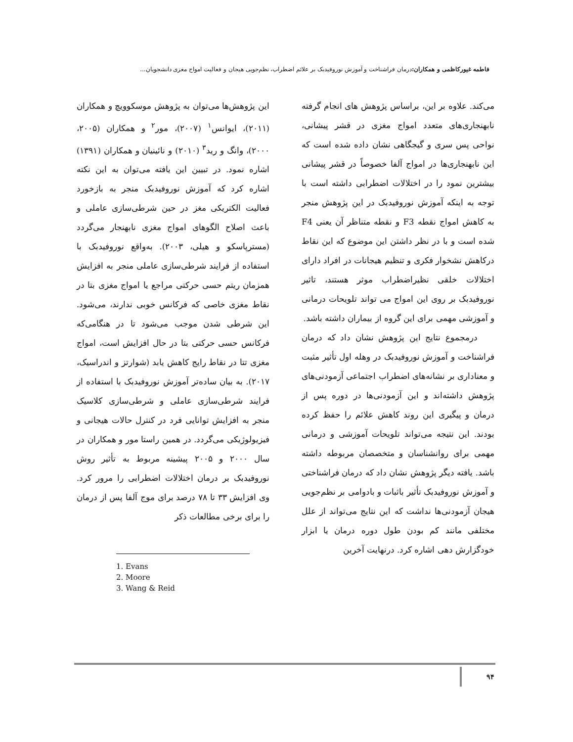فاطمه غیورکاظمی و همکاران: درمان فراشناخت و آموزش نوروفیدبک بر علائم اضطراب، نظم‌جویی هیجان و فعالیت امواج مغزی دانشجویان...
این پژوهش‌ها می‌توان به پژوهش موسکوویچ و همکاران (۲۰۱۱)، ایوانس<sup>۱</sup> (۲۰۰۷)، مور<sup>۲</sup> و همکاران (۲۰۰۵، ۲۰۰۰)، وانگ و رید<sup>۳</sup> (۲۰۱۰) و نائینیان و همکاران (۱۳۹۱) اشاره نمود. در تبیین این یافته می‌توان به این نکته اشاره کرد که آموزش نوروفیدبک منجر به بازخورد فعالیت الکتریکی مغز در حین شرطی‌سازی عاملی و باعث اصلاح الگوهای امواج مغزی نابهنجار می‌گردد (مسترپاسکو و هیلی، ۲۰۰۳). به‌واقع نوروفیدبک با استفاده از فرایند شرطی‌سازی عاملی منجر به افزایش همزمان ریتم حسی حرکتی مراجع یا امواج مغزی بتا در نقاط مغزی خاصی که فرکانس خوبی ندارند، می‌شود. این شرطی شدن موجب می‌شود تا در هنگامی‌که فرکانس حسی حرکتی بتا در حال افزایش است، امواج مغزی تتا در نقاط رایج کاهش یابد (شوارتز و اندراسیک، ۲۰۱۷). به بیان ساده‌تر آموزش نوروفیدبک با استفاده از فرایند شرطی‌سازی عاملی و شرطی‌سازی کلاسیک منجر به افزایش توانایی فرد در کنترل حالات هیجانی و فیزیولوژیکی می‌گردد. در همین راستا مور و همکاران در سال ۲۰۰۰ و ۲۰۰۵ پیشینه مربوط به تأثیر روش نوروفیدبک بر درمان اختلالات اضطرابی را مرور کرد. وی افزایش ۳۳ تا ۷۸ درصد برای موج آلفا پس از درمان را برای برخی مطالعات ذکر
1. Evans
2. Moore
3. Wang & Reid
می‌کند. علاوه بر این، براساس پژوهش های انجام گرفته نابهنجاری‌های متعدد امواج مغزی در قشر پیشانی، نواحی پس سری و گیجگاهی نشان داده شده است که این نابهنجاری‌ها در امواج آلفا خصوصاً در قشر پیشانی بیشترین نمود را در اختلالات اضطرابی داشته است با توجه به اینکه آموزش نوروفیدبک در این پژوهش منجر به کاهش امواج نقطه F3 و نقطه متناظر آن یعنی F4 شده است و با در نظر داشتن این موضوع که این نقاط درکاهش نشخوار فکری و تنظیم هیجانات در افراد دارای اختلالات خلقی نظیراضطراب موثر هستند، تاثیر نوروفیدبک بر روی این امواج می تواند تلویحات درمانی و آموزشی مهمی برای این گروه از بیماران داشته باشد.
درمجموع نتایج این پژوهش نشان داد که درمان فراشناخت و آموزش نوروفیدبک در وهله اول تأثیر مثبت و معناداری بر نشانه‌های اضطراب اجتماعی آزمودنی‌های پژوهش داشته‌اند و این آزمودنی‌ها در دوره پس از درمان و پیگیری این روند کاهش علائم را حفظ کرده بودند. این نتیجه می‌تواند تلویحات آموزشی و درمانی مهمی برای روانشناسان و متخصصان مربوطه داشته باشد. یافته دیگر پژوهش نشان داد که درمان فراشناختی و آموزش نوروفیدبک تأثیر باثبات و بادوامی بر نظم‌جویی هیجان آزمودنی‌ها نداشت که این نتایج می‌تواند از علل مختلفی مانند کم بودن طول دوره درمان یا ابزار خودگزارش دهی اشاره کرد. درنهایت آخرین
۹۴